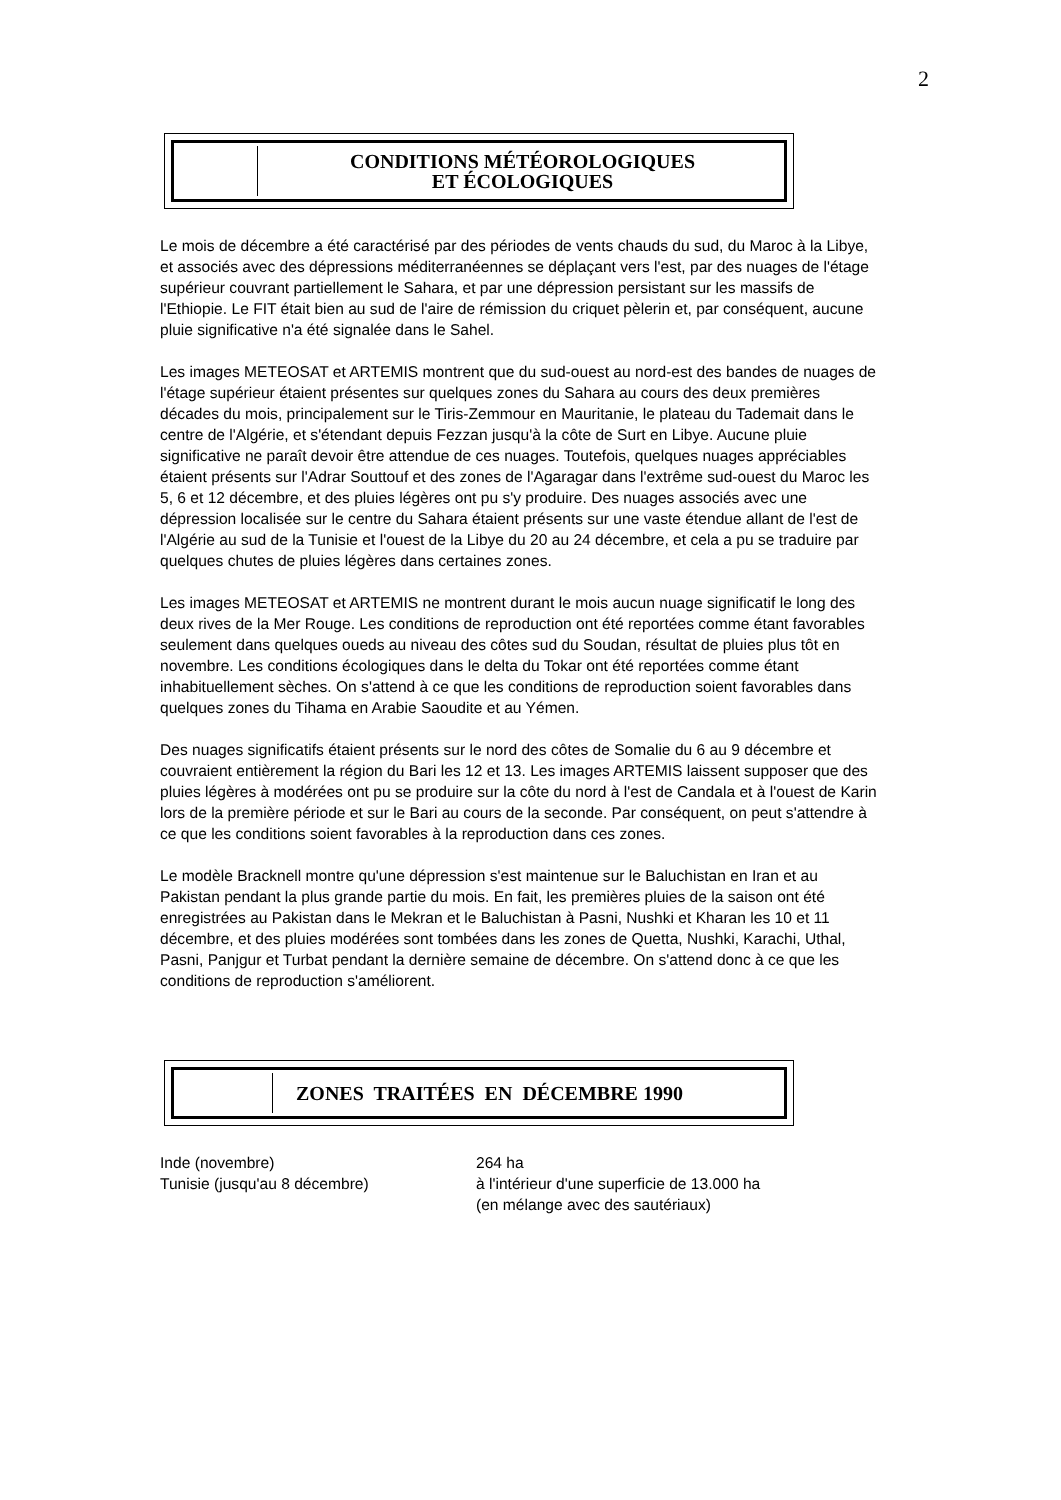2
CONDITIONS MÉTÉOROLOGIQUES
ET ÉCOLOGIQUES
Le mois de décembre a été caractérisé par des périodes de vents chauds du sud, du Maroc à la Libye, et associés avec des dépressions méditerranéennes se déplaçant vers l'est, par des nuages de l'étage supérieur couvrant partiellement le Sahara, et par une dépression persistant sur les massifs de l'Ethiopie. Le FIT était bien au sud de l'aire de rémission du criquet pèlerin et, par conséquent, aucune pluie significative n'a été signalée dans le Sahel.
Les images METEOSAT et ARTEMIS montrent que du sud-ouest au nord-est des bandes de nuages de l'étage supérieur étaient présentes sur quelques zones du Sahara au cours des deux premières décades du mois, principalement sur le Tiris-Zemmour en Mauritanie, le plateau du Tademait dans le centre de l'Algérie, et s'étendant depuis Fezzan jusqu'à la côte de Surt en Libye. Aucune pluie significative ne paraît devoir être attendue de ces nuages. Toutefois, quelques nuages appréciables étaient présents sur l'Adrar Souttouf et des zones de l'Agaragar dans l'extrême sud-ouest du Maroc les 5, 6 et 12 décembre, et des pluies légères ont pu s'y produire. Des nuages associés avec une dépression localisée sur le centre du Sahara étaient présents sur une vaste étendue allant de l'est de l'Algérie au sud de la Tunisie et l'ouest de la Libye du 20 au 24 décembre, et cela a pu se traduire par quelques chutes de pluies légères dans certaines zones.
Les images METEOSAT et ARTEMIS ne montrent durant le mois aucun nuage significatif le long des deux rives de la Mer Rouge. Les conditions de reproduction ont été reportées comme étant favorables seulement dans quelques oueds au niveau des côtes sud du Soudan, résultat de pluies plus tôt en novembre. Les conditions écologiques dans le delta du Tokar ont été reportées comme étant inhabituellement sèches. On s'attend à ce que les conditions de reproduction soient favorables dans quelques zones du Tihama en Arabie Saoudite et au Yémen.
Des nuages significatifs étaient présents sur le nord des côtes de Somalie du 6 au 9 décembre et couvraient entièrement la région du Bari les 12 et 13. Les images ARTEMIS laissent supposer que des pluies légères à modérées ont pu se produire sur la côte du nord à l'est de Candala et à l'ouest de Karin lors de la première période et sur le Bari au cours de la seconde. Par conséquent, on peut s'attendre à ce que les conditions soient favorables à la reproduction dans ces zones.
Le modèle Bracknell montre qu'une dépression s'est maintenue sur le Baluchistan en Iran et au Pakistan pendant la plus grande partie du mois. En fait, les premières pluies de la saison ont été enregistrées au Pakistan dans le Mekran et le Baluchistan à Pasni, Nushki et Kharan les 10 et 11 décembre, et des pluies modérées sont tombées dans les zones de Quetta, Nushki, Karachi, Uthal, Pasni, Panjgur et Turbat pendant la dernière semaine de décembre. On s'attend donc à ce que les conditions de reproduction s'améliorent.
ZONES TRAITÉES EN DÉCEMBRE 1990
Inde (novembre) 264 ha
Tunisie (jusqu'au 8 décembre) à l'intérieur d'une superficie de 13.000 ha
(en mélange avec des sautériaux)